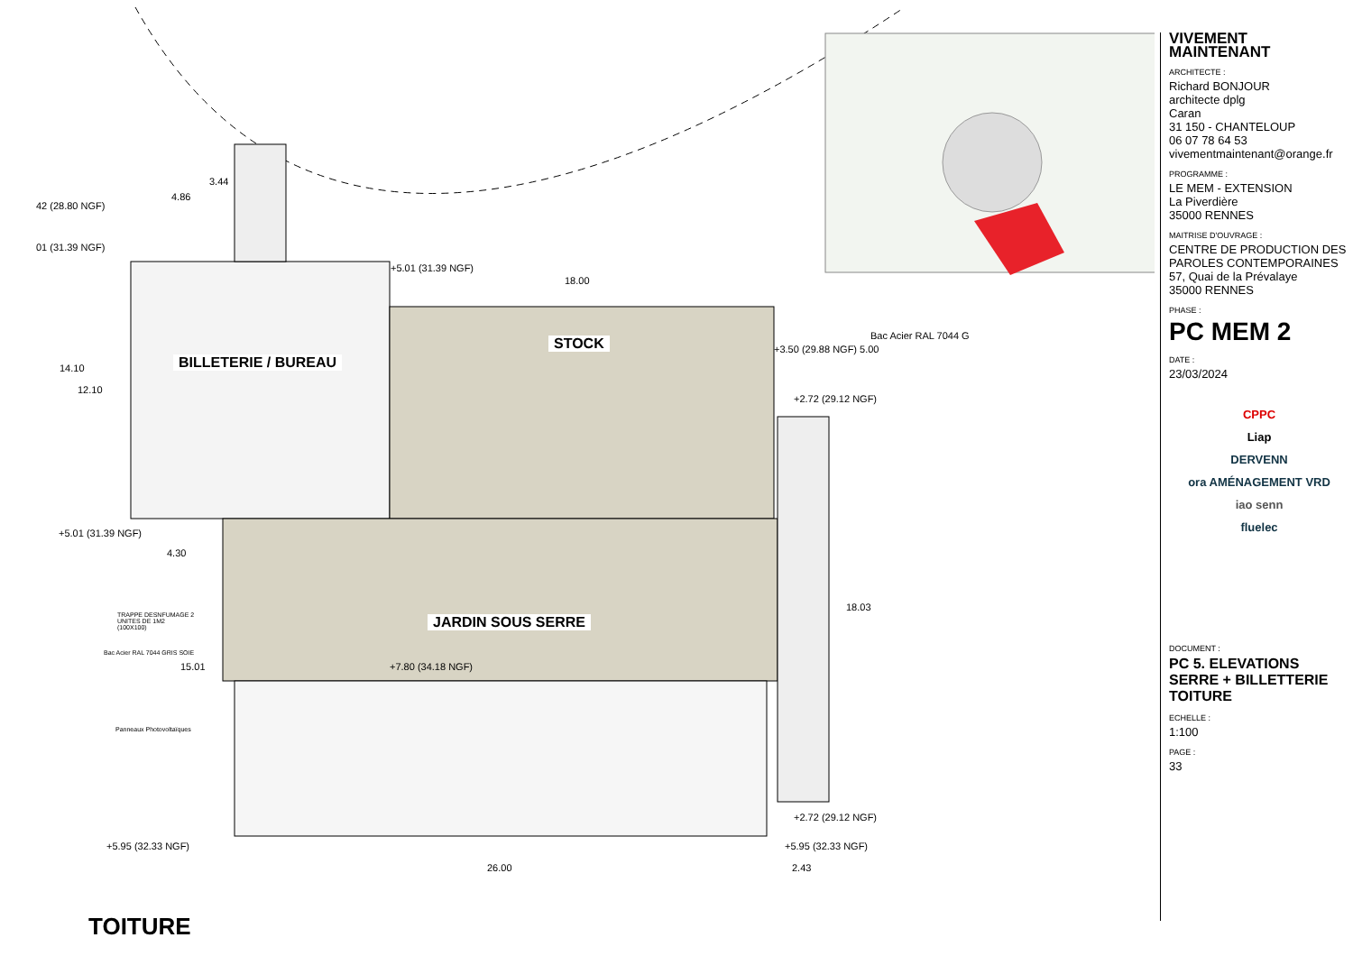42 (28.80 NGF)
01 (31.39 NGF)
3.44
4.86
+5.01 (31.39 NGF)
18.00
Bac Acier RAL 7044 G
+3.50 (29.88 NGF) 5.00
+2.72 (29.12 NGF)
14.10
12.10
+5.01 (31.39 NGF)
4.30
18.03
TRAPPE DESNFUMAGE 2
UNITES DE 1M2
(100X100)
Bac Acier RAL 7044 GRIS SOIE
15.01 +7.80 (34.18 NGF)
Panneaux Photovoltaïques
+2.72 (29.12 NGF)
+5.95 (32.33 NGF) +5.95 (32.33 NGF)
26.00 2.43
BILLETERIE / BUREAU
STOCK
JARDIN SOUS SERRE
TOITURE
VIVEMENT MAINTENANT
ARCHITECTE :
Richard BONJOUR
architecte dplg
Caran
31 150 - CHANTELOUP
06 07 78 64 53
vivementmaintenant@orange.fr
PROGRAMME :
LE MEM - EXTENSION
La Piverdière
35000 RENNES
MAITRISE D'OUVRAGE :
CENTRE DE PRODUCTION DES PAROLES CONTEMPORAINES
57, Quai de la Prévalaye
35000 RENNES
PHASE :
PC MEM 2
DATE :
23/03/2024
CPPC
Liap
DERVENN
ora AMÉNAGEMENT VRD
iao senn
fluelec
DOCUMENT :
PC 5. ELEVATIONS SERRE + BILLETTERIE TOITURE
ECHELLE :
1:100
PAGE :
33